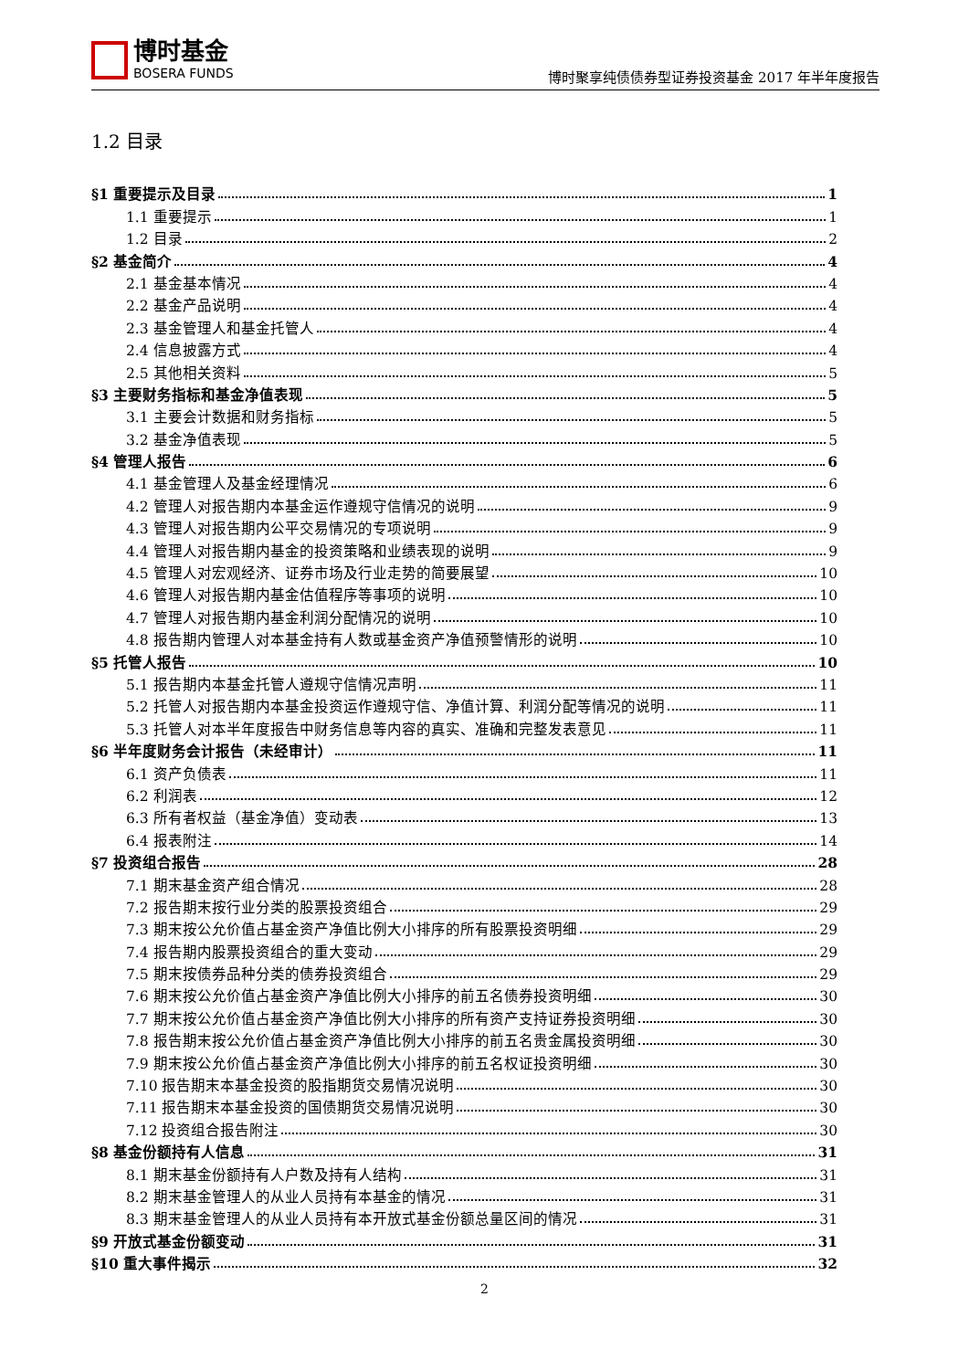博时基金
BOSERA FUNDS
博时聚享纯债债券型证券投资基金 2017 年半年度报告
1.2 目录
§1 重要提示及目录 1
1.1 重要提示 1
1.2 目录 2
§2 基金简介 4
2.1 基金基本情况 4
2.2 基金产品说明 4
2.3 基金管理人和基金托管人 4
2.4 信息披露方式 4
2.5 其他相关资料 5
§3 主要财务指标和基金净值表现 5
3.1 主要会计数据和财务指标 5
3.2 基金净值表现 5
§4 管理人报告 6
4.1 基金管理人及基金经理情况 6
4.2 管理人对报告期内本基金运作遵规守信情况的说明 9
4.3 管理人对报告期内公平交易情况的专项说明 9
4.4 管理人对报告期内基金的投资策略和业绩表现的说明 9
4.5 管理人对宏观经济、证券市场及行业走势的简要展望 10
4.6 管理人对报告期内基金估值程序等事项的说明 10
4.7 管理人对报告期内基金利润分配情况的说明 10
4.8 报告期内管理人对本基金持有人数或基金资产净值预警情形的说明 10
§5 托管人报告 10
5.1 报告期内本基金托管人遵规守信情况声明 11
5.2 托管人对报告期内本基金投资运作遵规守信、净值计算、利润分配等情况的说明 11
5.3 托管人对本半年度报告中财务信息等内容的真实、准确和完整发表意见 11
§6 半年度财务会计报告（未经审计） 11
6.1 资产负债表 11
6.2 利润表 12
6.3 所有者权益（基金净值）变动表 13
6.4 报表附注 14
§7 投资组合报告 28
7.1 期末基金资产组合情况 28
7.2 报告期末按行业分类的股票投资组合 29
7.3 期末按公允价值占基金资产净值比例大小排序的所有股票投资明细 29
7.4 报告期内股票投资组合的重大变动 29
7.5 期末按债券品种分类的债券投资组合 29
7.6 期末按公允价值占基金资产净值比例大小排序的前五名债券投资明细 30
7.7 期末按公允价值占基金资产净值比例大小排序的所有资产支持证券投资明细 30
7.8 报告期末按公允价值占基金资产净值比例大小排序的前五名贵金属投资明细 30
7.9 期末按公允价值占基金资产净值比例大小排序的前五名权证投资明细 30
7.10 报告期末本基金投资的股指期货交易情况说明 30
7.11 报告期末本基金投资的国债期货交易情况说明 30
7.12 投资组合报告附注 30
§8 基金份额持有人信息 31
8.1 期末基金份额持有人户数及持有人结构 31
8.2 期末基金管理人的从业人员持有本基金的情况 31
8.3 期末基金管理人的从业人员持有本开放式基金份额总量区间的情况 31
§9 开放式基金份额变动 31
§10 重大事件揭示 32
2